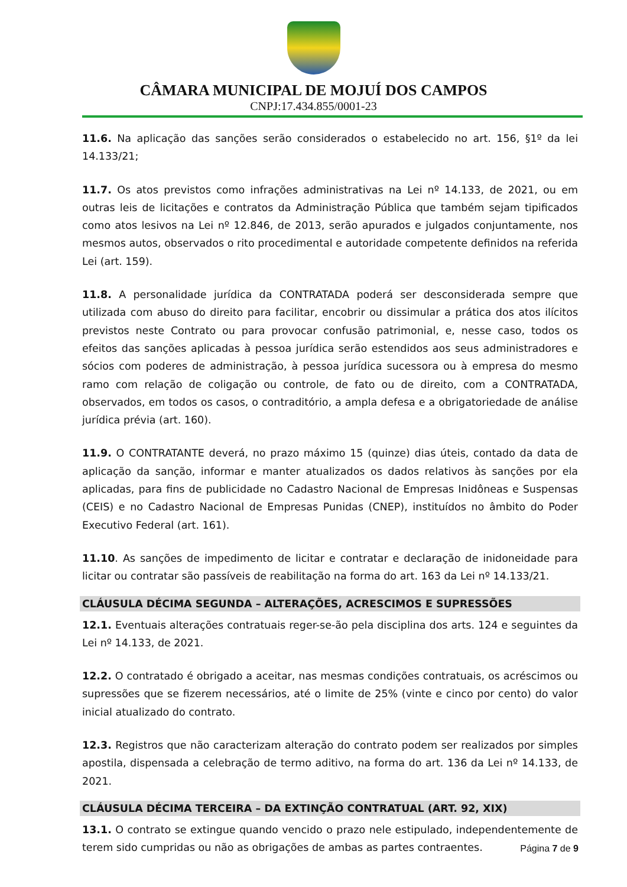CÂMARA MUNICIPAL DE MOJUÍ DOS CAMPOS
CNPJ:17.434.855/0001-23
11.6. Na aplicação das sanções serão considerados o estabelecido no art. 156, §1º da lei 14.133/21;
11.7. Os atos previstos como infrações administrativas na Lei nº 14.133, de 2021, ou em outras leis de licitações e contratos da Administração Pública que também sejam tipificados como atos lesivos na Lei nº 12.846, de 2013, serão apurados e julgados conjuntamente, nos mesmos autos, observados o rito procedimental e autoridade competente definidos na referida Lei (art. 159).
11.8. A personalidade jurídica da CONTRATADA poderá ser desconsiderada sempre que utilizada com abuso do direito para facilitar, encobrir ou dissimular a prática dos atos ilícitos previstos neste Contrato ou para provocar confusão patrimonial, e, nesse caso, todos os efeitos das sanções aplicadas à pessoa jurídica serão estendidos aos seus administradores e sócios com poderes de administração, à pessoa jurídica sucessora ou à empresa do mesmo ramo com relação de coligação ou controle, de fato ou de direito, com a CONTRATADA, observados, em todos os casos, o contraditório, a ampla defesa e a obrigatoriedade de análise jurídica prévia (art. 160).
11.9. O CONTRATANTE deverá, no prazo máximo 15 (quinze) dias úteis, contado da data de aplicação da sanção, informar e manter atualizados os dados relativos às sanções por ela aplicadas, para fins de publicidade no Cadastro Nacional de Empresas Inidôneas e Suspensas (CEIS) e no Cadastro Nacional de Empresas Punidas (CNEP), instituídos no âmbito do Poder Executivo Federal (art. 161).
11.10. As sanções de impedimento de licitar e contratar e declaração de inidoneidade para licitar ou contratar são passíveis de reabilitação na forma do art. 163 da Lei nº 14.133/21.
CLÁUSULA DÉCIMA SEGUNDA – ALTERAÇÕES, ACRESCIMOS E SUPRESSÕES
12.1. Eventuais alterações contratuais reger-se-ão pela disciplina dos arts. 124 e seguintes da Lei nº 14.133, de 2021.
12.2. O contratado é obrigado a aceitar, nas mesmas condições contratuais, os acréscimos ou supressões que se fizerem necessários, até o limite de 25% (vinte e cinco por cento) do valor inicial atualizado do contrato.
12.3. Registros que não caracterizam alteração do contrato podem ser realizados por simples apostila, dispensada a celebração de termo aditivo, na forma do art. 136 da Lei nº 14.133, de 2021.
CLÁUSULA DÉCIMA TERCEIRA – DA EXTINÇÃO CONTRATUAL (ART. 92, XIX)
13.1. O contrato se extingue quando vencido o prazo nele estipulado, independentemente de terem sido cumpridas ou não as obrigações de ambas as partes contraentes.
Página 7 de 9